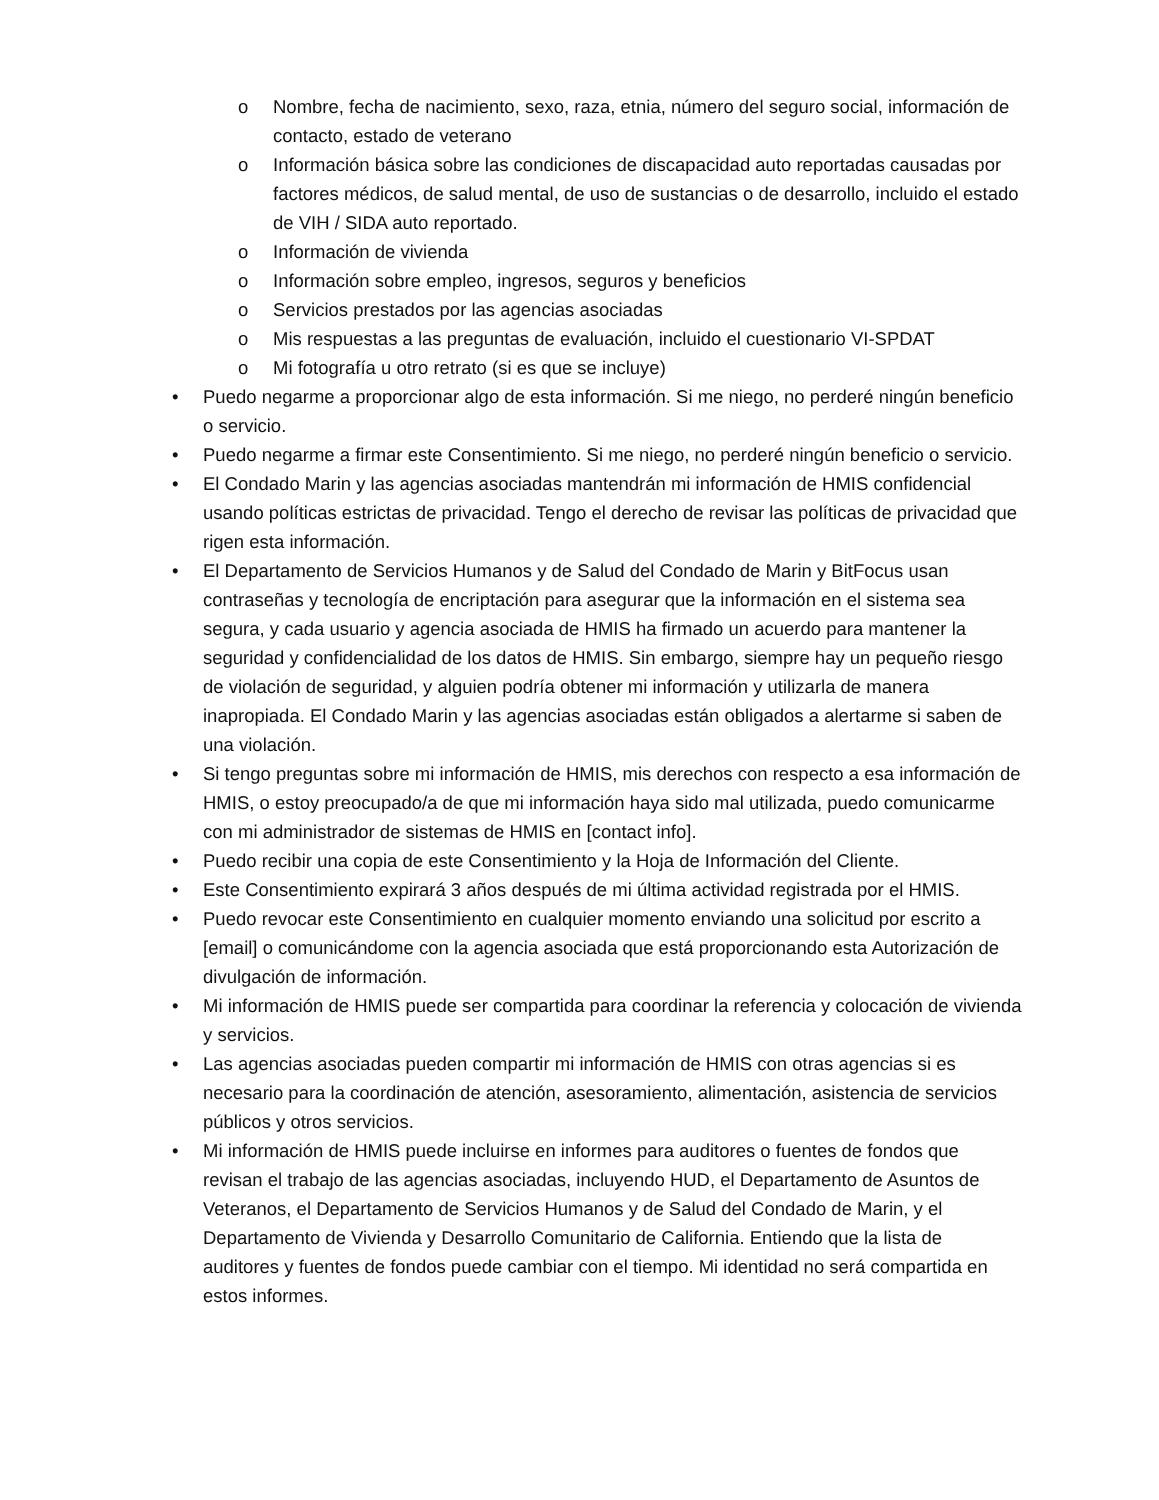o Nombre, fecha de nacimiento, sexo, raza, etnia, número del seguro social, información de contacto, estado de veterano
o Información básica sobre las condiciones de discapacidad auto reportadas causadas por factores médicos, de salud mental, de uso de sustancias o de desarrollo, incluido el estado de VIH / SIDA auto reportado.
o Información de vivienda
o Información sobre empleo, ingresos, seguros y beneficios
o Servicios prestados por las agencias asociadas
o Mis respuestas a las preguntas de evaluación, incluido el cuestionario VI-SPDAT
o Mi fotografía u otro retrato (si es que se incluye)
• Puedo negarme a proporcionar algo de esta información. Si me niego, no perderé ningún beneficio o servicio.
• Puedo negarme a firmar este Consentimiento. Si me niego, no perderé ningún beneficio o servicio.
• El Condado Marin y las agencias asociadas mantendrán mi información de HMIS confidencial usando políticas estrictas de privacidad. Tengo el derecho de revisar las políticas de privacidad que rigen esta información.
• El Departamento de Servicios Humanos y de Salud del Condado de Marin y BitFocus usan contraseñas y tecnología de encriptación para asegurar que la información en el sistema sea segura, y cada usuario y agencia asociada de HMIS ha firmado un acuerdo para mantener la seguridad y confidencialidad de los datos de HMIS. Sin embargo, siempre hay un pequeño riesgo de violación de seguridad, y alguien podría obtener mi información y utilizarla de manera inapropiada. El Condado Marin y las agencias asociadas están obligados a alertarme si saben de una violación.
• Si tengo preguntas sobre mi información de HMIS, mis derechos con respecto a esa información de HMIS, o estoy preocupado/a de que mi información haya sido mal utilizada, puedo comunicarme con mi administrador de sistemas de HMIS en [contact info].
• Puedo recibir una copia de este Consentimiento y la Hoja de Información del Cliente.
• Este Consentimiento expirará 3 años después de mi última actividad registrada por el HMIS.
• Puedo revocar este Consentimiento en cualquier momento enviando una solicitud por escrito a [email] o comunicándome con la agencia asociada que está proporcionando esta Autorización de divulgación de información.
• Mi información de HMIS puede ser compartida para coordinar la referencia y colocación de vivienda y servicios.
• Las agencias asociadas pueden compartir mi información de HMIS con otras agencias si es necesario para la coordinación de atención, asesoramiento, alimentación, asistencia de servicios públicos y otros servicios.
• Mi información de HMIS puede incluirse en informes para auditores o fuentes de fondos que revisan el trabajo de las agencias asociadas, incluyendo HUD, el Departamento de Asuntos de Veteranos, el Departamento de Servicios Humanos y de Salud del Condado de Marin, y el Departamento de Vivienda y Desarrollo Comunitario de California. Entiendo que la lista de auditores y fuentes de fondos puede cambiar con el tiempo. Mi identidad no será compartida en estos informes.